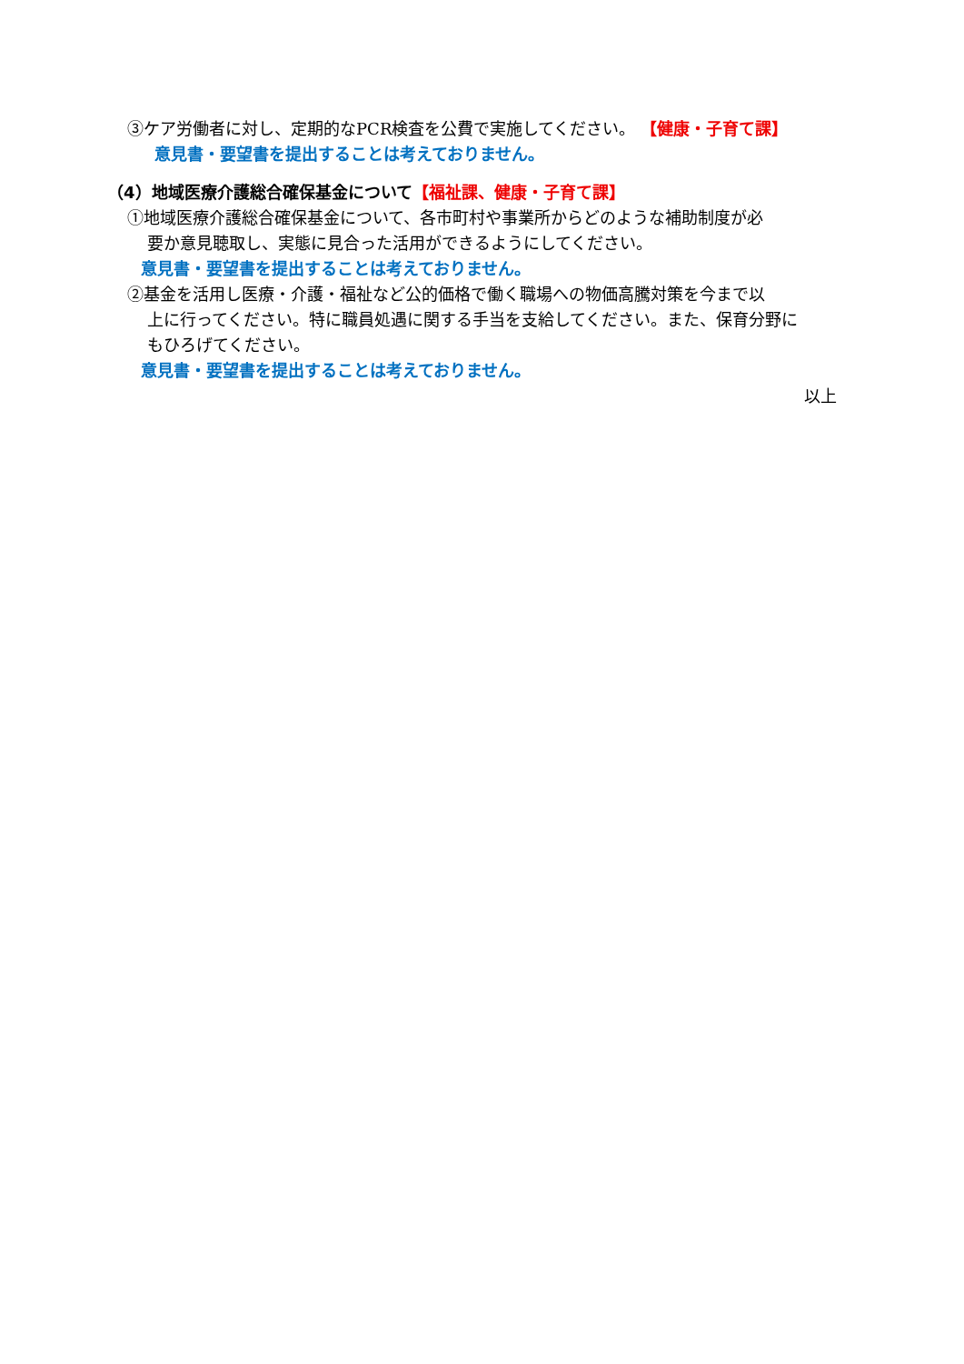③ケア労働者に対し、定期的なPCR検査を公費で実施してください。 【健康・子育て課】
意見書・要望書を提出することは考えておりません。
（4）地域医療介護総合確保基金について【福祉課、健康・子育て課】
①地域医療介護総合確保基金について、各市町村や事業所からどのような補助制度が必
要か意見聴取し、実態に見合った活用ができるようにしてください。
意見書・要望書を提出することは考えておりません。
②基金を活用し医療・介護・福祉など公的価格で働く職場への物価高騰対策を今まで以
上に行ってください。特に職員処遇に関する手当を支給してください。また、保育分野に
もひろげてください。
意見書・要望書を提出することは考えておりません。
以上